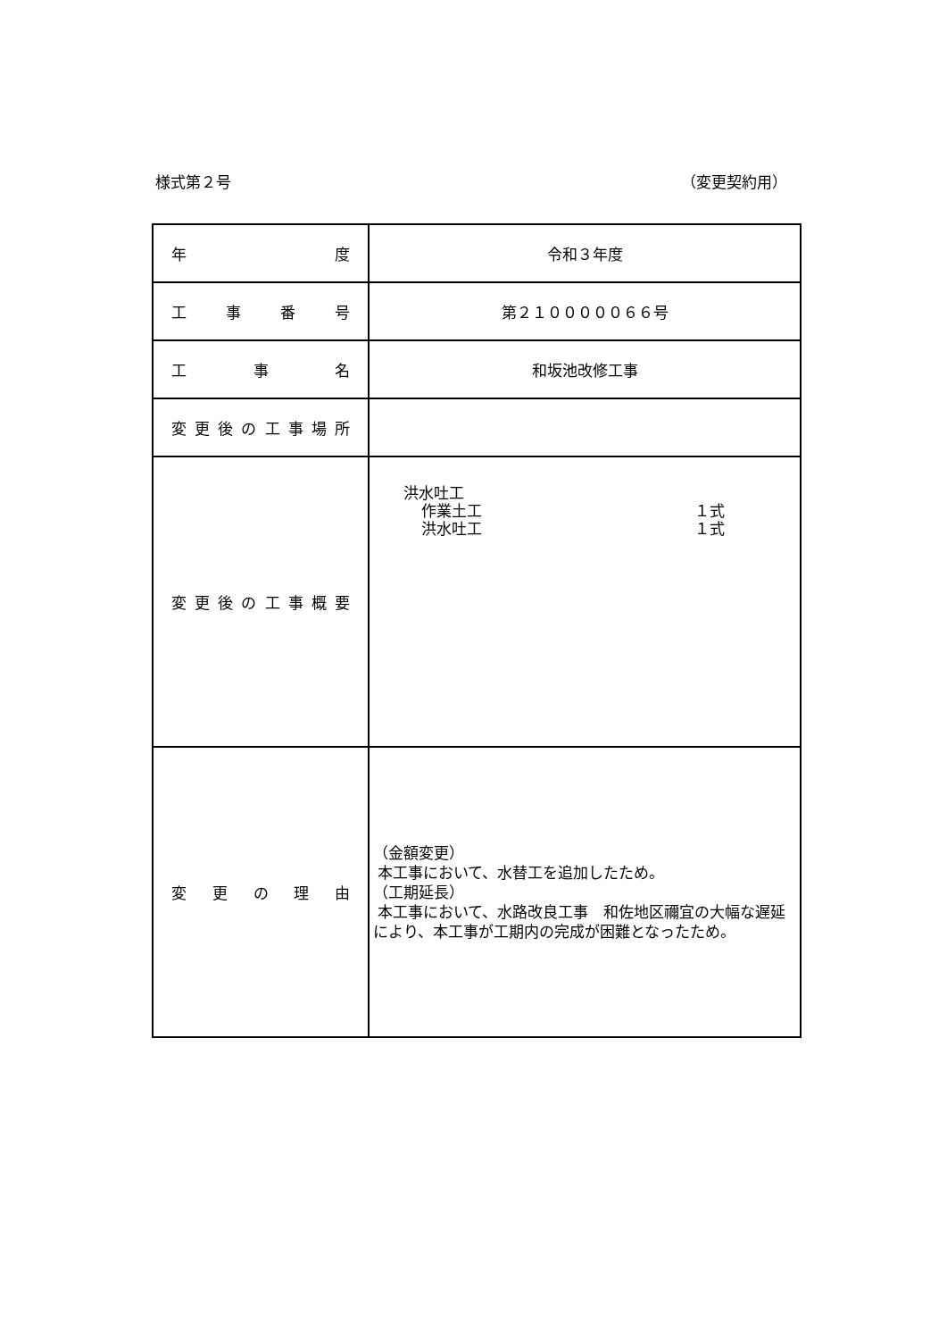様式第２号 （変更契約用）
| 年 度 | 令和３年度 |
| 工 事 番 号 | 第２１０００００６６号 |
| 工 事 名 | 和坂池改修工事 |
| 変 更 後 の 工 事 場 所 | |
| 変 更 後 の 工 事 概 要 | 洪水吐工 作業土工 １式 洪水吐工 １式 |
| 変 更 の 理 由 | （金額変更） 本工事において、水替工を追加したため。 （工期延長） 本工事において、水路改良工事 和佐地区禰宜の大幅な遅延により、本工事が工期内の完成が困難となったため。 |